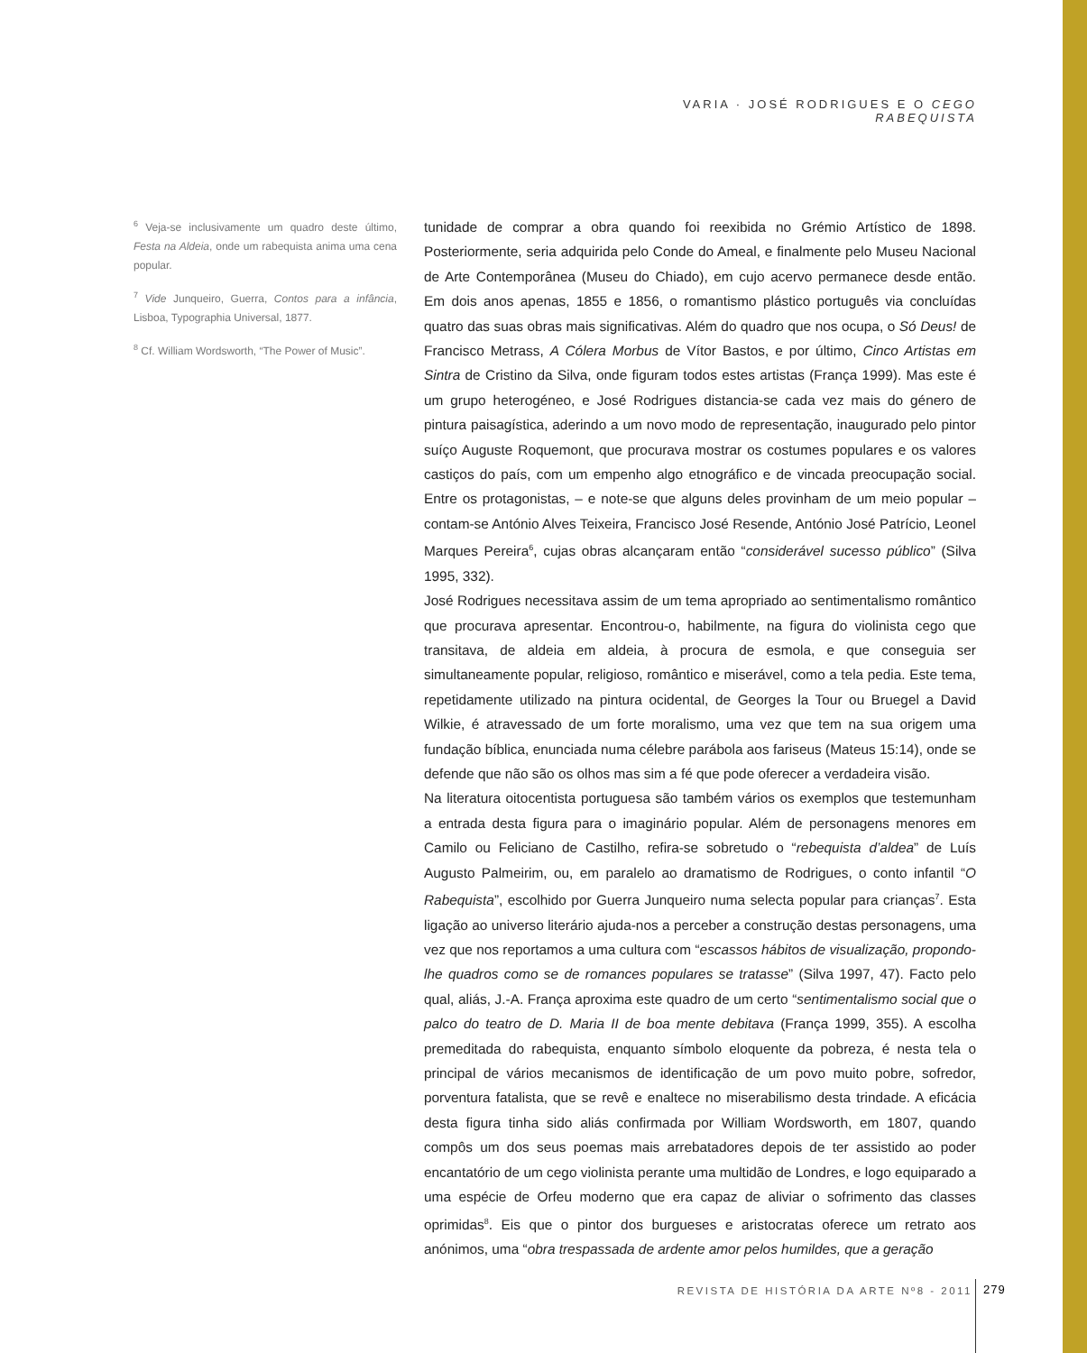VARIA · JOSÉ RODRIGUES E O CEGO RABEQUISTA
<sup>6</sup> Veja-se inclusivamente um quadro deste último, Festa na Aldeia, onde um rabequista anima uma cena popular.
<sup>7</sup> Vide Junqueiro, Guerra, Contos para a infância, Lisboa, Typographia Universal, 1877.
<sup>8</sup> Cf. William Wordsworth, “The Power of Music”.
tunidade de comprar a obra quando foi reexibida no Grémio Artístico de 1898. Posteriormente, seria adquirida pelo Conde do Ameal, e finalmente pelo Museu Nacional de Arte Contemporânea (Museu do Chiado), em cujo acervo permanece desde então. Em dois anos apenas, 1855 e 1856, o romantismo plástico português via concluídas quatro das suas obras mais significativas. Além do quadro que nos ocupa, o Só Deus! de Francisco Metrass, A Cólera Morbus de Vítor Bastos, e por último, Cinco Artistas em Sintra de Cristino da Silva, onde figuram todos estes artistas (França 1999). Mas este é um grupo heterogéneo, e José Rodrigues distancia-se cada vez mais do género de pintura paisagística, aderindo a um novo modo de representação, inaugurado pelo pintor suíço Auguste Roquemont, que procurava mostrar os costumes populares e os valores castiços do país, com um empenho algo etnográfico e de vincada preocupação social. Entre os protagonistas, – e note-se que alguns deles provinham de um meio popular – contam-se António Alves Teixeira, Francisco José Resende, António José Patrício, Leonel Marques Pereira<sup>6</sup>, cujas obras alcançaram então “considerável sucesso público” (Silva 1995, 332).
José Rodrigues necessitava assim de um tema apropriado ao sentimentalismo romântico que procurava apresentar. Encontrou-o, habilmente, na figura do violinista cego que transitava, de aldeia em aldeia, à procura de esmola, e que conseguia ser simultaneamente popular, religioso, romântico e miserável, como a tela pedia. Este tema, repetidamente utilizado na pintura ocidental, de Georges la Tour ou Bruegel a David Wilkie, é atravessado de um forte moralismo, uma vez que tem na sua origem uma fundação bíblica, enunciada numa célebre parábola aos fariseus (Mateus 15:14), onde se defende que não são os olhos mas sim a fé que pode oferecer a verdadeira visão.
Na literatura oitocentista portuguesa são também vários os exemplos que testemunham a entrada desta figura para o imaginário popular. Além de personagens menores em Camilo ou Feliciano de Castilho, refira-se sobretudo o “rebequista d’aldea” de Luís Augusto Palmeirim, ou, em paralelo ao dramatismo de Rodrigues, o conto infantil “O Rabequista”, escolhido por Guerra Junqueiro numa selecta popular para crianças<sup>7</sup>. Esta ligação ao universo literário ajuda-nos a perceber a construção destas personagens, uma vez que nos reportamos a uma cultura com “escassos hábitos de visualização, propondo-lhe quadros como se de romances populares se tratasse” (Silva 1997, 47). Facto pelo qual, aliás, J.-A. França aproxima este quadro de um certo “sentimentalismo social que o palco do teatro de D. Maria II de boa mente debitava (França 1999, 355). A escolha premeditada do rabequista, enquanto símbolo eloquente da pobreza, é nesta tela o principal de vários mecanismos de identificação de um povo muito pobre, sofredor, porventura fatalista, que se revê e enaltece no miserabilismo desta trindade. A eficácia desta figura tinha sido aliás confirmada por William Wordsworth, em 1807, quando compôs um dos seus poemas mais arrebatadores depois de ter assistido ao poder encantatório de um cego violinista perante uma multidão de Londres, e logo equiparado a uma espécie de Orfeu moderno que era capaz de aliviar o sofrimento das classes oprimidas<sup>8</sup>. Eis que o pintor dos burgueses e aristocratas oferece um retrato aos anónimos, uma “obra trespassada de ardente amor pelos humildes, que a geração
REVISTA DE HISTÓRIA DA ARTE Nº8 - 2011 279